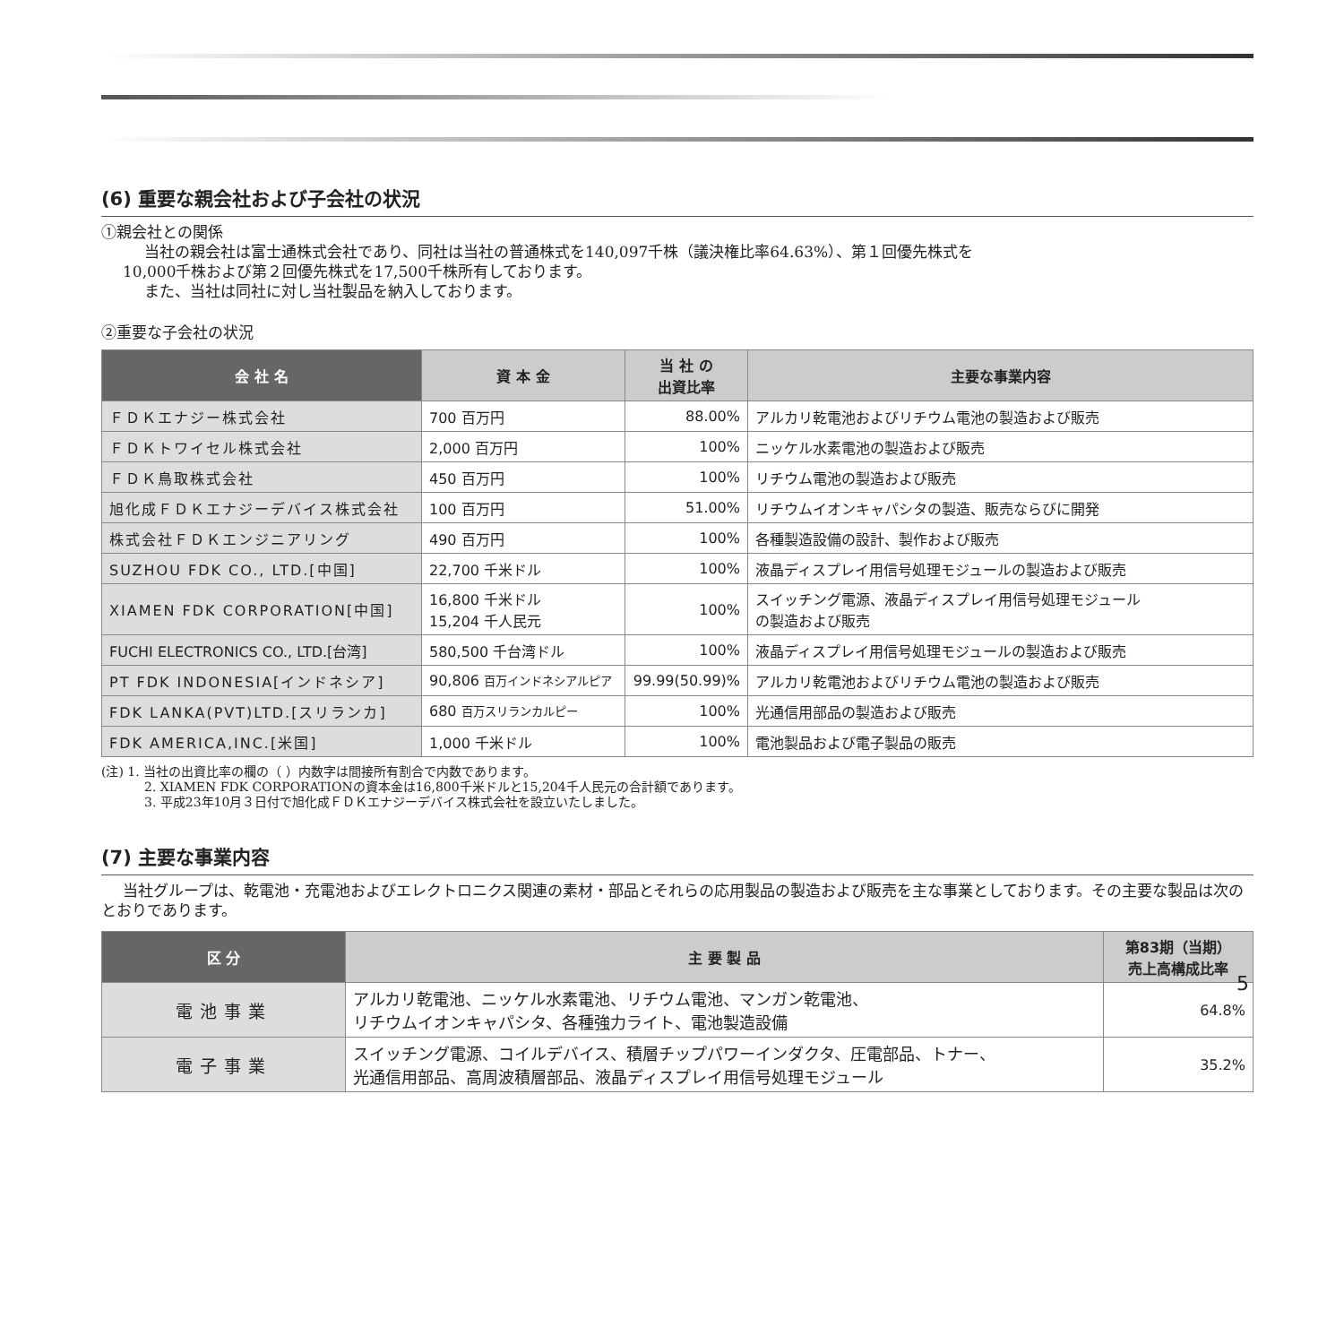(6) 重要な親会社および子会社の状況
①親会社との関係
当社の親会社は富士通株式会社であり、同社は当社の普通株式を140,097千株（議決権比率64.63%）、第１回優先株式を
10,000千株および第２回優先株式を17,500千株所有しております。
また、当社は同社に対し当社製品を納入しております。
②重要な子会社の状況
| 会 社 名 | 資 本 金 | 当 社 の 出資比率 | 主要な事業内容 |
| --- | --- | --- | --- |
| ＦＤＫエナジー株式会社 | 700 百万円 | 88.00% | アルカリ乾電池およびリチウム電池の製造および販売 |
| ＦＤＫトワイセル株式会社 | 2,000 百万円 | 100% | ニッケル水素電池の製造および販売 |
| ＦＤＫ鳥取株式会社 | 450 百万円 | 100% | リチウム電池の製造および販売 |
| 旭化成ＦＤＫエナジーデバイス株式会社 | 100 百万円 | 51.00% | リチウムイオンキャパシタの製造、販売ならびに開発 |
| 株式会社ＦＤＫエンジニアリング | 490 百万円 | 100% | 各種製造設備の設計、製作および販売 |
| SUZHOU FDK CO., LTD.[中国] | 22,700 千米ドル | 100% | 液晶ディスプレイ用信号処理モジュールの製造および販売 |
| XIAMEN FDK CORPORATION[中国] | 16,800 千米ドル 15,204 千人民元 | 100% | スイッチング電源、液晶ディスプレイ用信号処理モジュール の製造および販売 |
| FUCHI ELECTRONICS CO., LTD.[台湾] | 580,500 千台湾ドル | 100% | 液晶ディスプレイ用信号処理モジュールの製造および販売 |
| PT FDK INDONESIA[インドネシア] | 90,806 百万インドネシアルピア | 99.99(50.99)% | アルカリ乾電池およびリチウム電池の製造および販売 |
| FDK LANKA(PVT)LTD.[スリランカ] | 680 百万スリランカルピー | 100% | 光通信用部品の製造および販売 |
| FDK AMERICA,INC.[米国] | 1,000 千米ドル | 100% | 電池製品および電子製品の販売 |
(注) 1. 当社の出資比率の欄の（ ）内数字は間接所有割合で内数であります。
2. XIAMEN FDK CORPORATIONの資本金は16,800千米ドルと15,204千人民元の合計額であります。
3. 平成23年10月３日付で旭化成ＦＤＫエナジーデバイス株式会社を設立いたしました。
(7) 主要な事業内容
当社グループは、乾電池・充電池およびエレクトロニクス関連の素材・部品とそれらの応用製品の製造および販売を主な事業としております。その主要な製品は次のとおりであります。
| 区 分 | 主 要 製 品 | 第83期（当期） 売上高構成比率 |
| --- | --- | --- |
| 電池事業 | アルカリ乾電池、ニッケル水素電池、リチウム電池、マンガン乾電池、 リチウムイオンキャパシタ、各種強力ライト、電池製造設備 | 64.8% |
| 電子事業 | スイッチング電源、コイルデバイス、積層チップパワーインダクタ、圧電部品、トナー、 光通信用部品、高周波積層部品、液晶ディスプレイ用信号処理モジュール | 35.2% |
5